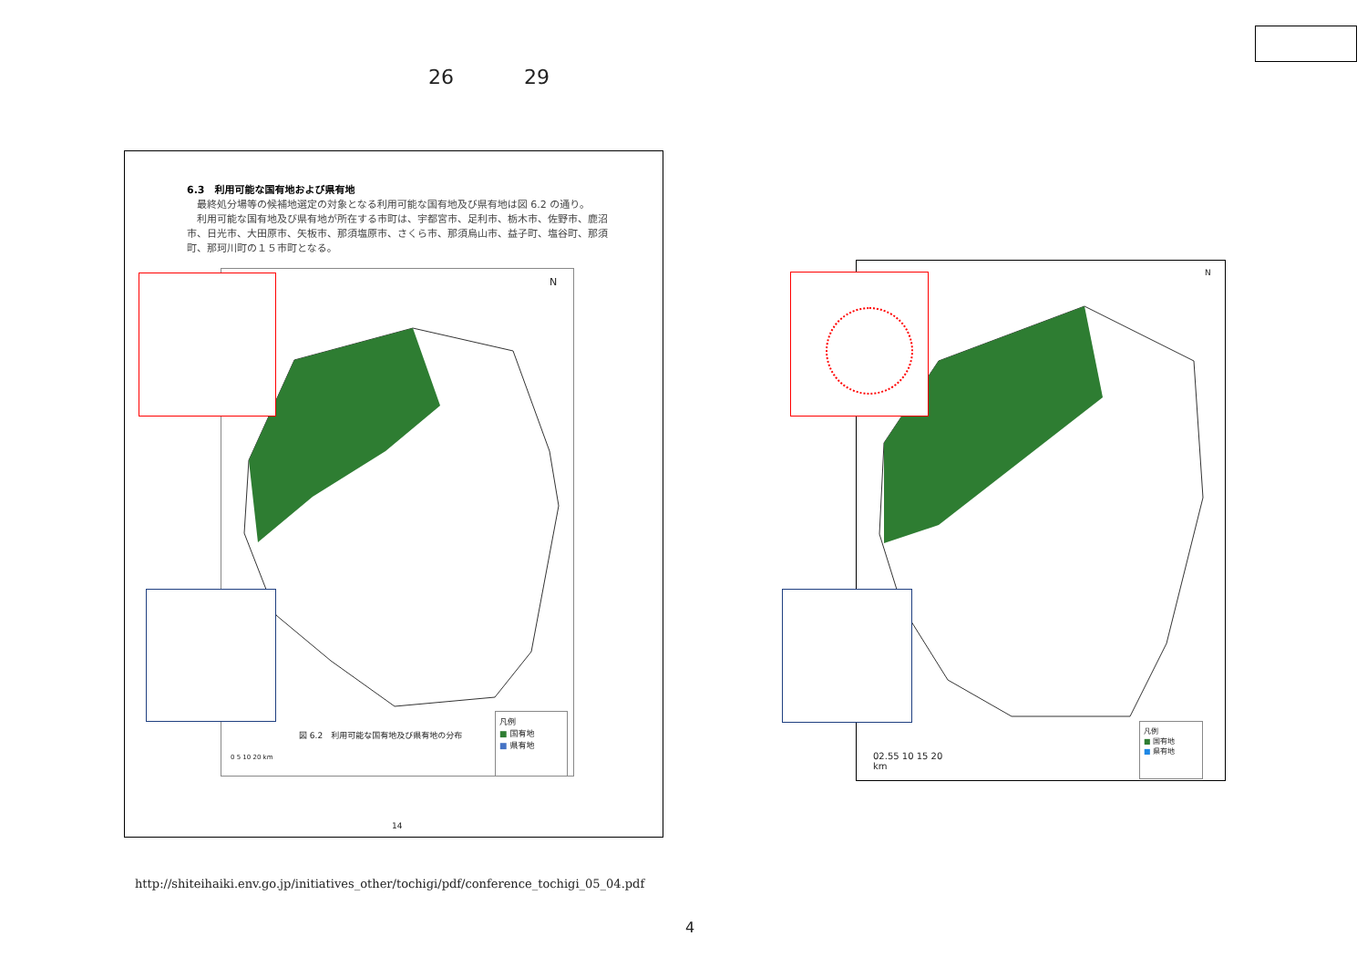26 29
6.3　利用可能な国有地および県有地
　最終処分場等の候補地選定の対象となる利用可能な国有地及び県有地は図 6.2 の通り。
　利用可能な国有地及び県有地が所在する市町は、宇都宮市、足利市、栃木市、佐野市、鹿沼市、日光市、大田原市、矢板市、那須塩原市、さくら市、那須烏山市、益子町、塩谷町、那須町、那珂川町の１５市町となる。
N
図 6.2　利用可能な国有地及び県有地の分布
0 5 10 20 km
凡例
■ 国有地
■ 県有地
14
N
02.55 10 15 20
km
凡例
■ 国有地
■ 県有地
http://shiteihaiki.env.go.jp/initiatives_other/tochigi/pdf/conference_tochigi_05_04.pdf
4